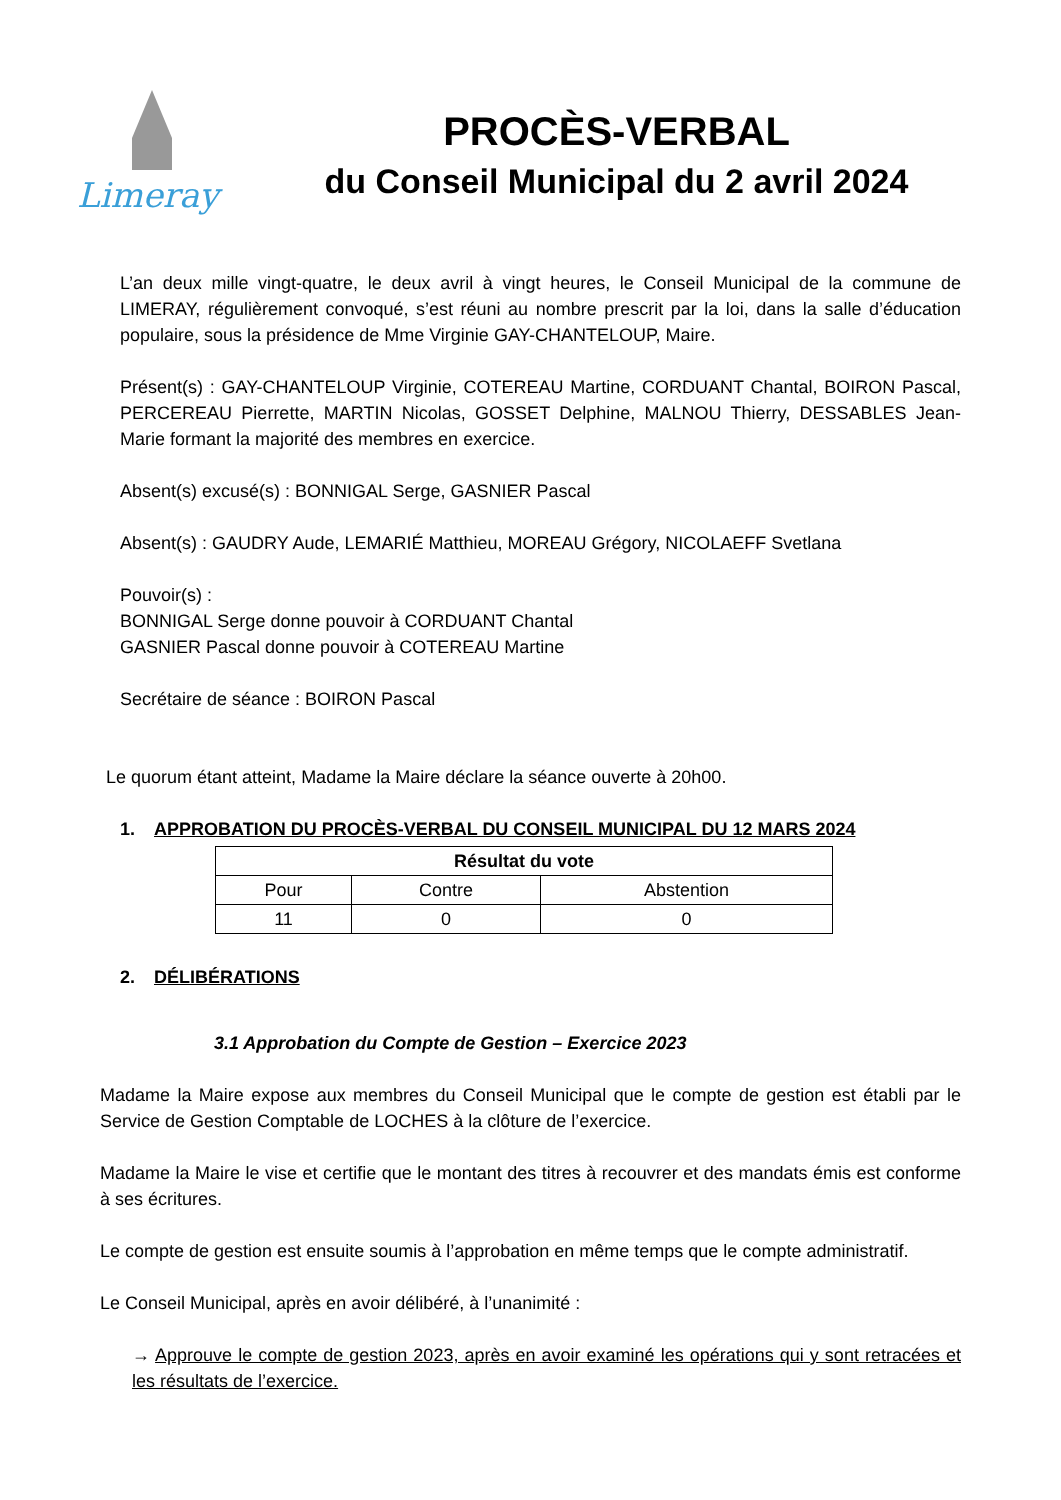Limeray
PROCÈS-VERBAL
du Conseil Municipal du 2 avril 2024
L’an deux mille vingt-quatre, le deux avril à vingt heures, le Conseil Municipal de la commune de LIMERAY, régulièrement convoqué, s’est réuni au nombre prescrit par la loi, dans la salle d’éducation populaire, sous la présidence de Mme Virginie GAY-CHANTELOUP, Maire.
Présent(s) : GAY-CHANTELOUP Virginie, COTEREAU Martine, CORDUANT Chantal, BOIRON Pascal, PERCEREAU Pierrette, MARTIN Nicolas, GOSSET Delphine, MALNOU Thierry, DESSABLES Jean-Marie formant la majorité des membres en exercice.
Absent(s) excusé(s) : BONNIGAL Serge, GASNIER Pascal
Absent(s) : GAUDRY Aude, LEMARIÉ Matthieu, MOREAU Grégory, NICOLAEFF Svetlana
Pouvoir(s) :
BONNIGAL Serge donne pouvoir à CORDUANT Chantal
GASNIER Pascal donne pouvoir à COTEREAU Martine
Secrétaire de séance : BOIRON Pascal
Le quorum étant atteint, Madame la Maire déclare la séance ouverte à 20h00.
1. APPROBATION DU PROCÈS-VERBAL DU CONSEIL MUNICIPAL DU 12 MARS 2024
| Résultat du vote | | |
| --- | --- | --- |
| Pour | Contre | Abstention |
| 11 | 0 | 0 |
2. DÉLIBÉRATIONS
3.1 Approbation du Compte de Gestion – Exercice 2023
Madame la Maire expose aux membres du Conseil Municipal que le compte de gestion est établi par le Service de Gestion Comptable de LOCHES à la clôture de l’exercice.
Madame la Maire le vise et certifie que le montant des titres à recouvrer et des mandats émis est conforme à ses écritures.
Le compte de gestion est ensuite soumis à l’approbation en même temps que le compte administratif.
Le Conseil Municipal, après en avoir délibéré, à l’unanimité :
→ Approuve le compte de gestion 2023, après en avoir examiné les opérations qui y sont retracées et les résultats de l’exercice.